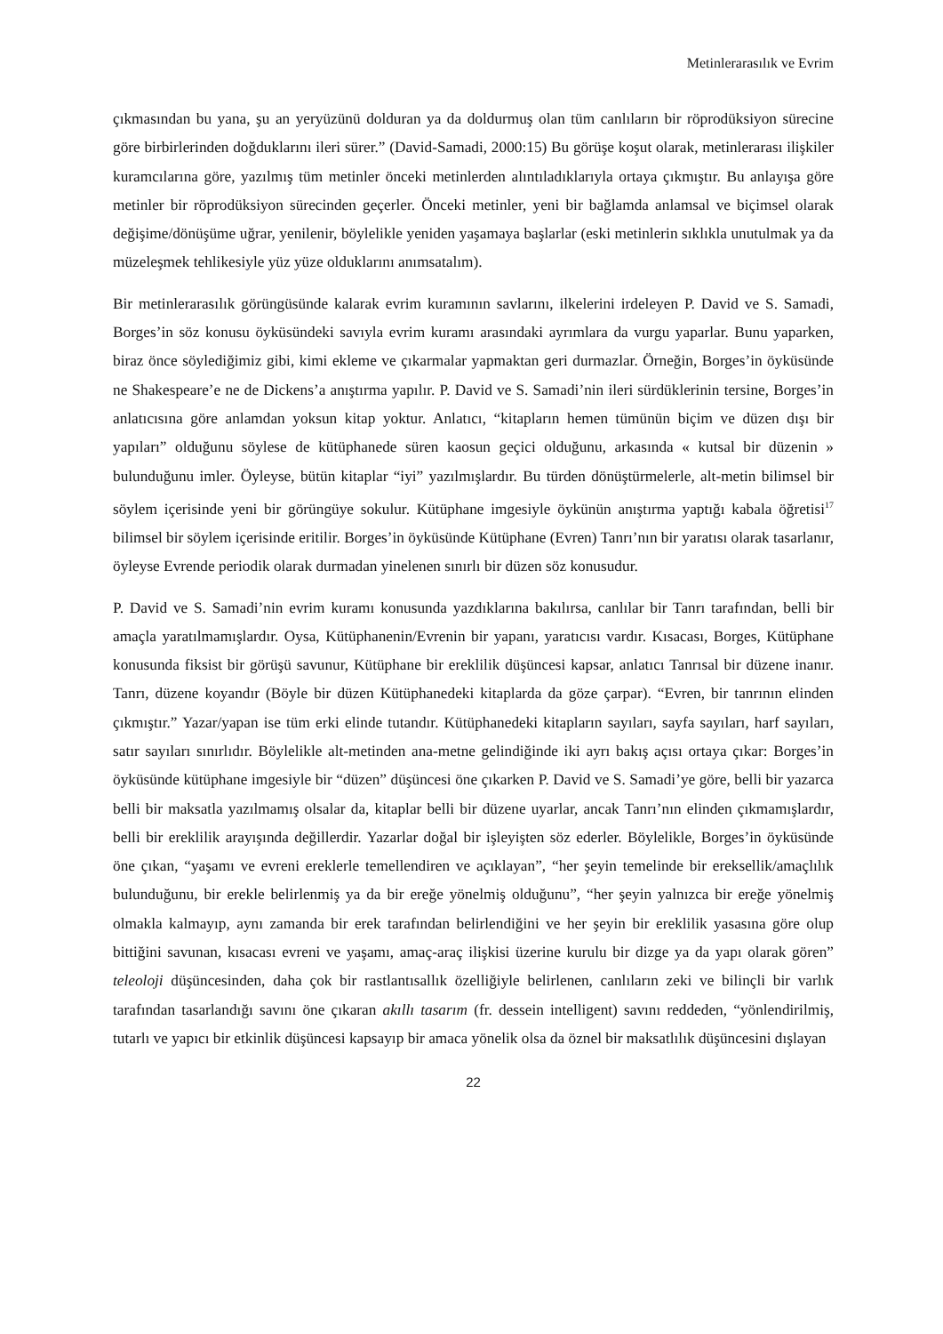Metinlerarasılık ve Evrim
çıkmasından bu yana, şu an yeryüzünü dolduran ya da doldurmuş olan tüm canlıların bir röprodüksiyon sürecine göre birbirlerinden doğduklarını ileri sürer.” (David-Samadi, 2000:15) Bu görüşe koşut olarak, metinlerarası ilişkiler kuramcılarına göre, yazılmış tüm metinler önceki metinlerden alıntıladıklarıyla ortaya çıkmıştır. Bu anlayışa göre metinler bir röprodüksiyon sürecinden geçerler. Önceki metinler, yeni bir bağlamda anlamsal ve biçimsel olarak değişime/dönüşüme uğrar, yenilenir, böylelikle yeniden yaşamaya başlarlar (eski metinlerin sıklıkla unutulmak ya da müzeleşmek tehlikesiyle yüz yüze olduklarını anımsatalım).
Bir metinlerarasılık görüngüsünde kalarak evrim kuramının savlarını, ilkelerini irdeleyen P. David ve S. Samadi, Borges’in söz konusu öyküsündeki savıyla evrim kuramı arasındaki ayrımlara da vurgu yaparlar. Bunu yaparken, biraz önce söylediğimiz gibi, kimi ekleme ve çıkarmalar yapmaktan geri durmazlar. Örneğin, Borges’in öyküsünde ne Shakespeare’e ne de Dickens’a anıştırma yapılır. P. David ve S. Samadi’nin ileri sürdüklerinin tersine, Borges’in anlatıcısına göre anlamdan yoksun kitap yoktur. Anlatıcı, “kitapların hemen tümünün biçim ve düzen dışı bir yapıları” olduğunu söylese de kütüphanede süren kaosun geçici olduğunu, arkasında « kutsal bir düzenin » bulunduğunu imler. Öyleyse, bütün kitaplar “iyi” yazılmışlardır. Bu türden dönüştürmelerle, alt-metin bilimsel bir söylem içerisinde yeni bir görüngüye sokulur. Kütüphane imgesiyle öykünün anıştırma yaptığı kabala öğretisi<sup>17</sup> bilimsel bir söylem içerisinde eritilir. Borges’in öyküsünde Kütüphane (Evren) Tanrı’nın bir yaratısı olarak tasarlanır, öyleyse Evrende periodik olarak durmadan yinelenen sınırlı bir düzen söz konusudur.
P. David ve S. Samadi’nin evrim kuramı konusunda yazdıklarına bakılırsa, canlılar bir Tanrı tarafından, belli bir amaçla yaratılmamışlardır. Oysa, Kütüphanenin/Evrenin bir yapanı, yaratıcısı vardır. Kısacası, Borges, Kütüphane konusunda fiksist bir görüşü savunur, Kütüphane bir ereklilik düşüncesi kapsar, anlatıcı Tanrısal bir düzene inanır. Tanrı, düzene koyandır (Böyle bir düzen Kütüphanedeki kitaplarda da göze çarpar). “Evren, bir tanrının elinden çıkmıştır.” Yazar/yapan ise tüm erki elinde tutandır. Kütüphanedeki kitapların sayıları, sayfa sayıları, harf sayıları, satır sayıları sınırlıdır. Böylelikle alt-metinden ana-metne gelindiğinde iki ayrı bakış açısı ortaya çıkar: Borges’in öyküsünde kütüphane imgesiyle bir “düzen” düşüncesi öne çıkarken P. David ve S. Samadi’ye göre, belli bir yazarca belli bir maksatla yazılmamış olsalar da, kitaplar belli bir düzene uyarlar, ancak Tanrı’nın elinden çıkmamışlardır, belli bir ereklilik arayışında değillerdir. Yazarlar doğal bir işleyişten söz ederler. Böylelikle, Borges’in öyküsünde öne çıkan, “yaşamı ve evreni ereklerle temellendiren ve açıklayan”, “her şeyin temelinde bir ereksellik/amaçlılık bulunduğunu, bir erekle belirlenmiş ya da bir ereğe yönelmiş olduğunu”, “her şeyin yalnızca bir ereğe yönelmiş olmakla kalmayıp, aynı zamanda bir erek tarafından belirlendiğini ve her şeyin bir ereklilik yasasına göre olup bittiğini savunan, kısacası evreni ve yaşamı, amaç-araç ilişkisi üzerine kurulu bir dizge ya da yapı olarak gören” teleoloji düşüncesinden, daha çok bir rastlantısallık özelliğiyle belirlenen, canlıların zeki ve bilinçli bir varlık tarafından tasarlandığı savını öne çıkaran akıllı tasarım (fr. dessein intelligent) savını reddeden, “yönlendirilmiş, tutarlı ve yapıcı bir etkinlik düşüncesi kapsayıp bir amaca yönelik olsa da öznel bir maksatlılık düşüncesini dışlayan
22